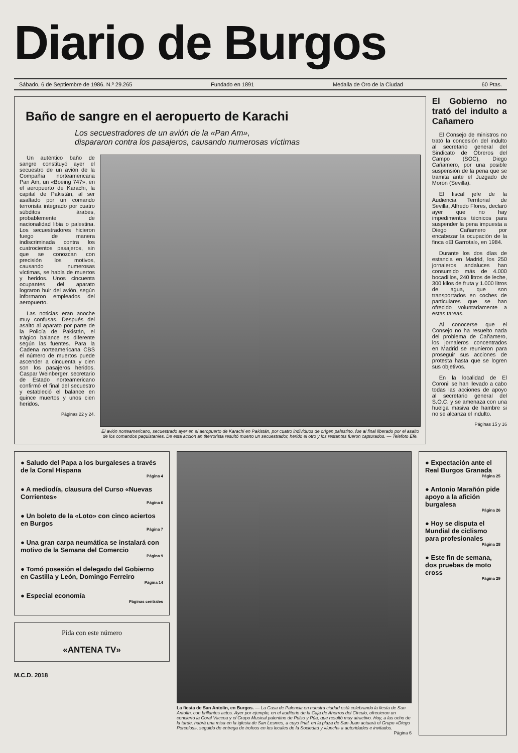Diario de Burgos
Sábado, 6 de Septiembre de 1986. N.º 29.265 Fundado en 1891 Medalla de Oro de la Ciudad 60 Ptas.
Baño de sangre en el aeropuerto de Karachi
Los secuestradores de un avión de la «Pan Am»,
dispararon contra los pasajeros, causando numerosas víctimas
Un auténtico baño de sangre constituyó ayer el secuestro de un avión de la Compañía norteamericana Pan Am, un «Boeing 747», en el aeropuerto de Karachi, la capital de Pakistán, al ser asaltado por un comando terrorista integrado por cuatro súbditos árabes, probablemente de nacionalidad libia o palestina. Los secuestradores hicieron fuego de manera indiscriminada contra los cuatrocientos pasajeros, sin que se conozcan con precisión los motivos, causando numerosas víctimas, se habla de muertos y heridos. Unos cincuenta ocupantes del aparato lograron huir del avión, según informaron empleados del aeropuerto.
Las noticias eran anoche muy confusas. Después del asalto al aparato por parte de la Policía de Pakistán, el trágico balance es diferente según las fuentes. Para la Cadena norteamericana CBS el número de muertos puede ascender a cincuenta y cien son los pasajeros heridos. Caspar Weinberger, secretario de Estado norteamericano confirmó el final del secuestro y estableció el balance en quince muertos y unos cien heridos.
Páginas 22 y 24.
El avión norteamericano, secuestrado ayer en el aeropuerto de Karachi en Pakistán, por cuatro individuos de origen palestino, fue al final liberado por el asalto de los comandos paquistaníes. De esta acción an titerrorista resultó muerto un secuestrador, herido el otro y los restantes fueron capturados. — Telefoto Efe.
El Gobierno no trató del indulto a Cañamero
El Consejo de ministros no trató la concesión del indulto al secretario general del Sindicato de Obreros del Campo (SOC), Diego Cañamero, por una posible suspensión de la pena que se tramita ante el Juzgado de Morón (Sevilla).
El fiscal jefe de la Audiencia Territorial de Sevilla, Alfredo Flores, declaró ayer que no hay impedimentos técnicos para suspender la pena impuesta a Diego Cañamero por encabezar la ocupación de la finca «El Garrotal», en 1984.
Durante los dos días de estancia en Madrid, los 250 jornaleros andaluces han consumido más de 4.000 bocadillos, 240 litros de leche, 300 kilos de fruta y 1.000 litros de agua, que son transportados en coches de particulares que se han ofrecido voluntariamente a estas tareas.
Al conocerse que el Consejo no ha resuelto nada del problema de Cañamero, los jornaleros concentrados en Madrid se reunieron para proseguir sus acciones de protesta hasta que se logren sus objetivos.
En la localidad de El Coronil se han llevado a cabo todas las acciones de apoyo al secretario general del S.O.C. y se amenaza con una huelga masiva de hambre si no se alcanza el indulto.
Páginas 15 y 16
● Saludo del Papa a los burgaleses a través de la Coral Hispana
Página 4
● A mediodía, clausura del Curso «Nuevas Corrientes»
Página 6
● Un boleto de la «Loto» con cinco aciertos en Burgos
Página 7
● Una gran carpa neumática se instalará con motivo de la Semana del Comercio
Página 9
● Tomó posesión el delegado del Gobierno en Castilla y León, Domingo Ferreiro
Página 14
● Especial economía
Páginas centrales
Pida con este número
«ANTENA TV»
M.C.D. 2018
La fiesta de San Antolín, en Burgos. — La Casa de Palencia en nuestra ciudad está celebrando la fiesta de San Antolín, con brillantes actos. Ayer por ejemplo, en el auditorio de la Caja de Ahorros del Círculo, ofrecieron un concierto la Coral Vaccea y el Grupo Musical palentino de Pulso y Púa, que resultó muy atractivo. Hoy, a las ocho de la tarde, habrá una misa en la iglesia de San Lesmes, a cuyo final, en la plaza de San Juan actuará el Grupo «Diego Porcelos», seguido de entrega de trofeos en los locales de la Sociedad y «lunch» a autoridades e invitados.
Página 6
● Expectación ante el Real Burgos Granada
Página 25
● Antonio Marañón pide apoyo a la afición burgalesa
Página 26
● Hoy se disputa el Mundial de ciclismo para profesionales
Página 28
● Este fin de semana, dos pruebas de moto cross
Página 29